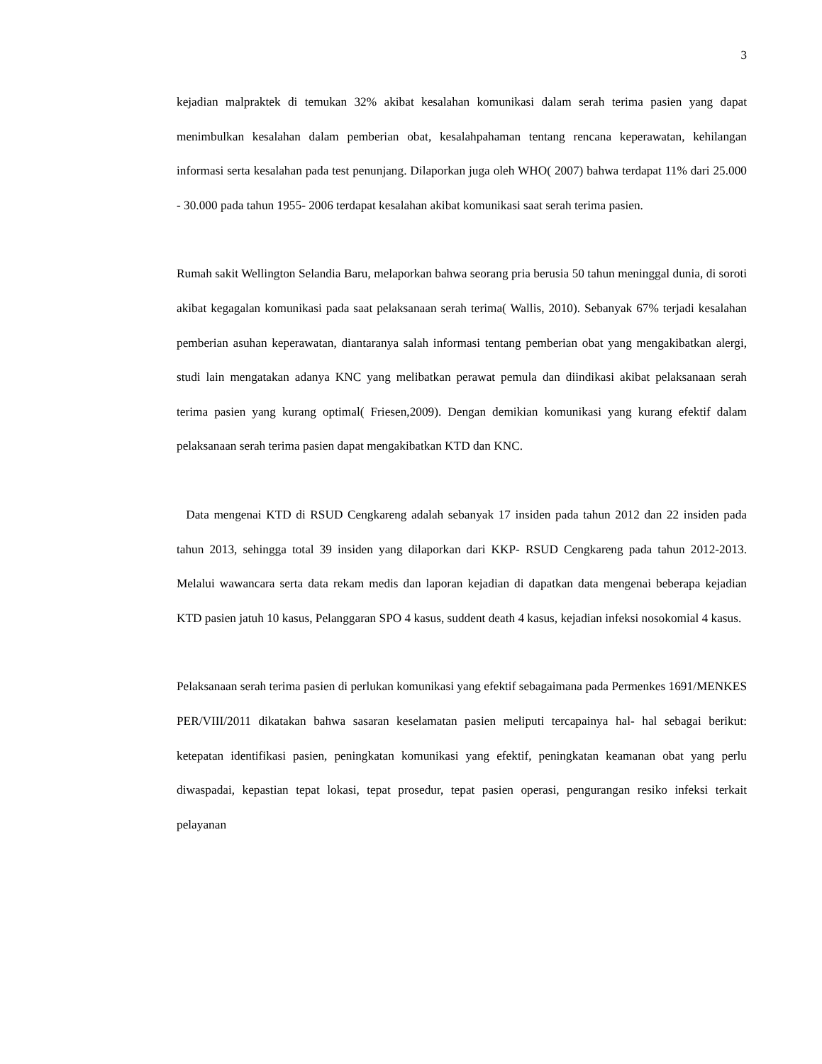3
kejadian malpraktek di temukan 32% akibat kesalahan komunikasi dalam serah terima pasien yang dapat menimbulkan kesalahan dalam pemberian obat, kesalahpahaman tentang rencana keperawatan, kehilangan informasi serta kesalahan pada test penunjang. Dilaporkan juga oleh WHO( 2007) bahwa terdapat 11% dari 25.000 - 30.000 pada tahun 1955- 2006 terdapat kesalahan akibat komunikasi saat serah terima pasien.
Rumah sakit Wellington Selandia Baru, melaporkan bahwa seorang pria berusia 50 tahun meninggal dunia, di soroti akibat kegagalan komunikasi pada saat pelaksanaan serah terima( Wallis, 2010). Sebanyak 67% terjadi kesalahan pemberian asuhan keperawatan, diantaranya salah informasi tentang pemberian obat yang mengakibatkan alergi, studi lain mengatakan adanya KNC yang melibatkan perawat pemula dan diindikasi akibat pelaksanaan serah terima pasien yang kurang optimal( Friesen,2009). Dengan demikian komunikasi yang kurang efektif dalam pelaksanaan serah terima pasien dapat mengakibatkan KTD dan KNC.
Data mengenai KTD di RSUD Cengkareng adalah sebanyak 17 insiden pada tahun 2012 dan 22 insiden pada tahun 2013, sehingga total 39 insiden yang dilaporkan dari KKP- RSUD Cengkareng pada tahun 2012-2013. Melalui wawancara serta data rekam medis dan laporan kejadian di dapatkan data mengenai beberapa kejadian KTD pasien jatuh 10 kasus, Pelanggaran SPO 4 kasus, suddent death 4 kasus, kejadian infeksi nosokomial 4 kasus.
Pelaksanaan serah terima pasien di perlukan komunikasi yang efektif sebagaimana pada Permenkes 1691/MENKES PER/VIII/2011 dikatakan bahwa sasaran keselamatan pasien meliputi tercapainya hal- hal sebagai berikut: ketepatan identifikasi pasien, peningkatan komunikasi yang efektif, peningkatan keamanan obat yang perlu diwaspadai, kepastian tepat lokasi, tepat prosedur, tepat pasien operasi, pengurangan resiko infeksi terkait pelayanan